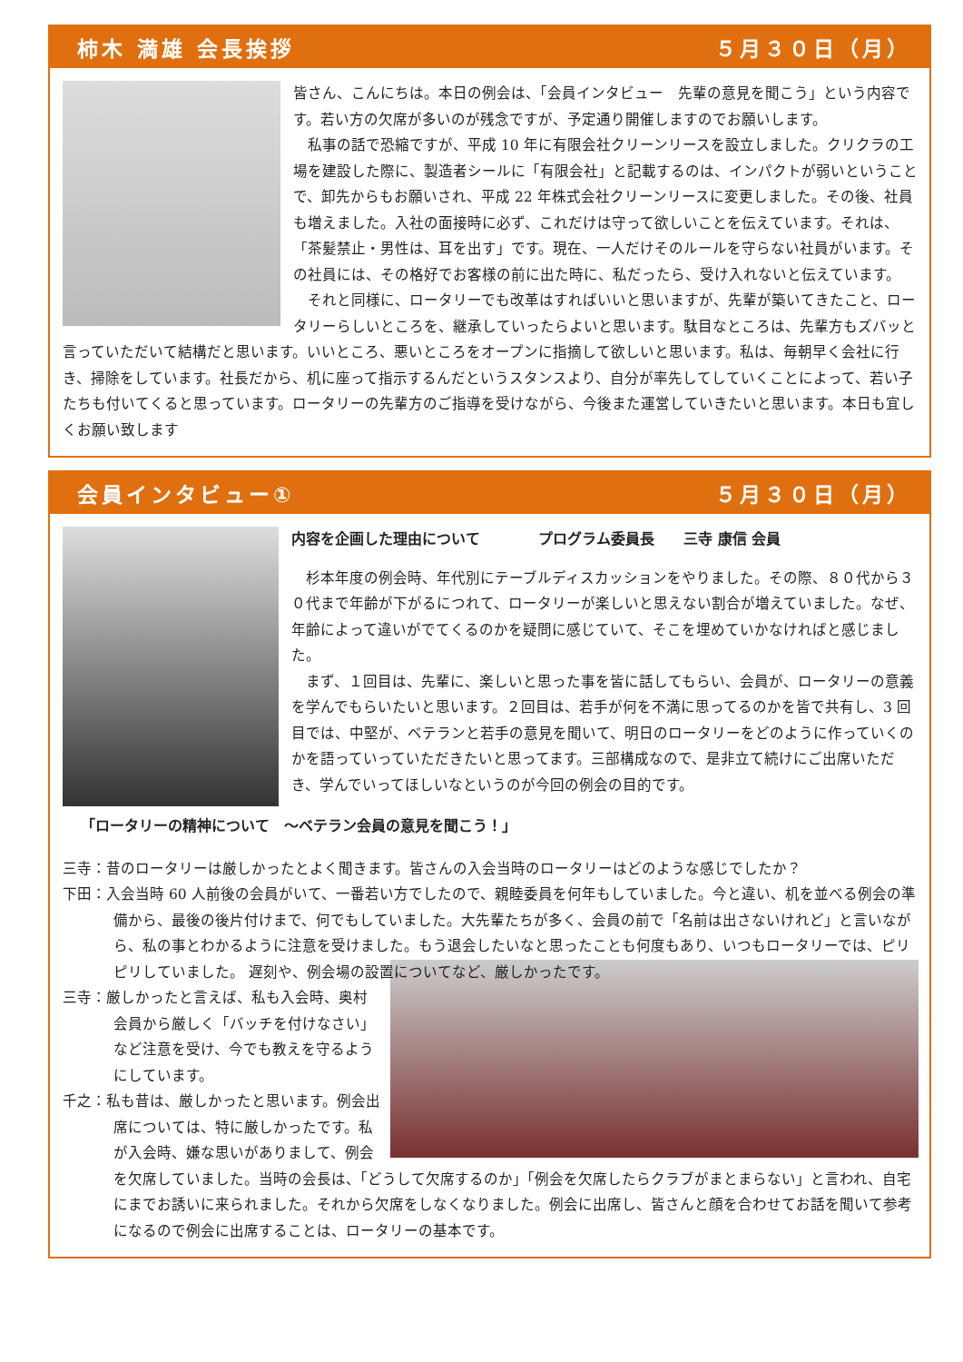柿木 満雄 会長挨拶 ５月３０日（月）
皆さん、こんにちは。本日の例会は、「会員インタビュー　先輩の意見を聞こう」という内容です。若い方の欠席が多いのが残念ですが、予定通り開催しますのでお願いします。
　私事の話で恐縮ですが、平成 10 年に有限会社クリーンリースを設立しました。クリクラの工場を建設した際に、製造者シールに「有限会社」と記載するのは、インパクトが弱いということで、卸先からもお願いされ、平成 22 年株式会社クリーンリースに変更しました。その後、社員も増えました。入社の面接時に必ず、これだけは守って欲しいことを伝えています。それは、「茶髪禁止・男性は、耳を出す」です。現在、一人だけそのルールを守らない社員がいます。その社員には、その格好でお客様の前に出た時に、私だったら、受け入れないと伝えています。
　それと同様に、ロータリーでも改革はすればいいと思いますが、先輩が築いてきたこと、ロータリーらしいところを、継承していったらよいと思います。駄目なところは、先輩方もズバッと言っていただいて結構だと思います。いいところ、悪いところをオープンに指摘して欲しいと思います。私は、毎朝早く会社に行き、掃除をしています。社長だから、机に座って指示するんだというスタンスより、自分が率先してしていくことによって、若い子たちも付いてくると思っています。ロータリーの先輩方のご指導を受けながら、今後また運営していきたいと思います。本日も宜しくお願い致します
会員インタビュー① ５月３０日（月）
内容を企画した理由について　　　　プログラム委員長　　三寺 康信 会員
　杉本年度の例会時、年代別にテーブルディスカッションをやりました。その際、８０代から３０代まで年齢が下がるにつれて、ロータリーが楽しいと思えない割合が増えていました。なぜ、年齢によって違いがでてくるのかを疑問に感じていて、そこを埋めていかなければと感じました。
　まず、１回目は、先輩に、楽しいと思った事を皆に話してもらい、会員が、ロータリーの意義を学んでもらいたいと思います。２回目は、若手が何を不満に思ってるのかを皆で共有し、3 回目では、中堅が、ベテランと若手の意見を聞いて、明日のロータリーをどのように作っていくのかを語っていっていただきたいと思ってます。三部構成なので、是非立て続けにご出席いただき、学んでいってほしいなというのが今回の例会の目的です。
「ロータリーの精神について　～ベテラン会員の意見を聞こう！」
三寺：昔のロータリーは厳しかったとよく聞きます。皆さんの入会当時のロータリーはどのような感じでしたか？
下田：入会当時 60 人前後の会員がいて、一番若い方でしたので、親睦委員を何年もしていました。今と違い、机を並べる例会の準備から、最後の後片付けまで、何でもしていました。大先輩たちが多く、会員の前で「名前は出さないけれど」と言いながら、私の事とわかるように注意を受けました。もう退会したいなと思ったことも何度もあり、いつもロータリーでは、ピリピリしていました。 遅刻や、例会場の設置についてなど、厳しかったです。
三寺：厳しかったと言えば、私も入会時、奥村会員から厳しく「バッチを付けなさい」など注意を受け、今でも教えを守るようにしています。
千之：私も昔は、厳しかったと思います。例会出席については、特に厳しかったです。私が入会時、嫌な思いがありまして、例会を欠席していました。当時の会長は、「どうして欠席するのか」「例会を欠席したらクラブがまとまらない」と言われ、自宅にまでお誘いに来られました。それから欠席をしなくなりました。例会に出席し、皆さんと顔を合わせてお話を聞いて参考になるので例会に出席することは、ロータリーの基本です。